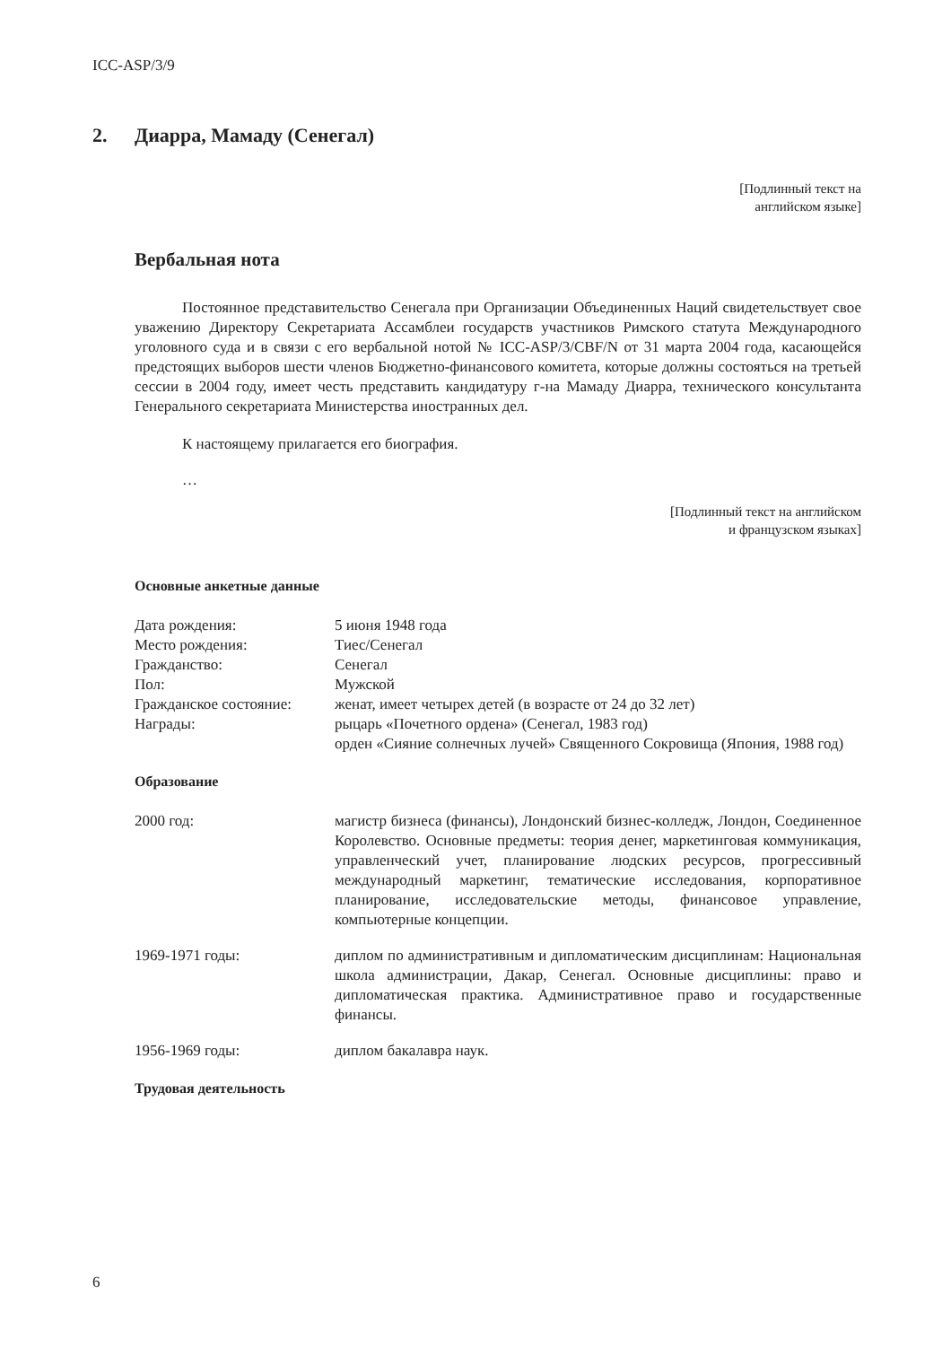ICC-ASP/3/9
2. Диарра, Мамаду (Сенегал)
[Подлинный текст на
английском языке]
Вербальная нота
Постоянное представительство Сенегала при Организации Объединенных Наций свидетельствует свое уважению Директору Секретариата Ассамблеи государств участников Римского статута Международного уголовного суда и в связи с его вербальной нотой № ICC-ASP/3/CBF/N от 31 марта 2004 года, касающейся предстоящих выборов шести членов Бюджетно-финансового комитета, которые должны состояться на третьей сессии в 2004 году, имеет честь представить кандидатуру г-на Мамаду Диарра, технического консультанта Генерального секретариата Министерства иностранных дел.
К настоящему прилагается его биография.
…
[Подлинный текст на английском
и французском языках]
Основные анкетные данные
| Дата рождения: | 5 июня 1948 года |
| Место рождения: | Тиес/Сенегал |
| Гражданство: | Сенегал |
| Пол: | Мужской |
| Гражданское состояние: | женат, имеет четырех детей (в возрасте от 24 до 32 лет) |
| Награды: | рыцарь «Почетного ордена» (Сенегал, 1983 год) орден «Сияние солнечных лучей» Священного Сокровища (Япония, 1988 год) |
Образование
| 2000 год: | магистр бизнеса (финансы), Лондонский бизнес-колледж, Лондон, Соединенное Королевство. Основные предметы: теория денег, маркетинговая коммуникация, управленческий учет, планирование людских ресурсов, прогрессивный международный маркетинг, тематические исследования, корпоративное планирование, исследовательские методы, финансовое управление, компьютерные концепции. |
| 1969-1971 годы: | диплом по административным и дипломатическим дисциплинам: Национальная школа администрации, Дакар, Сенегал. Основные дисциплины: право и дипломатическая практика. Административное право и государственные финансы. |
| 1956-1969 годы: | диплом бакалавра наук. |
Трудовая деятельность
6